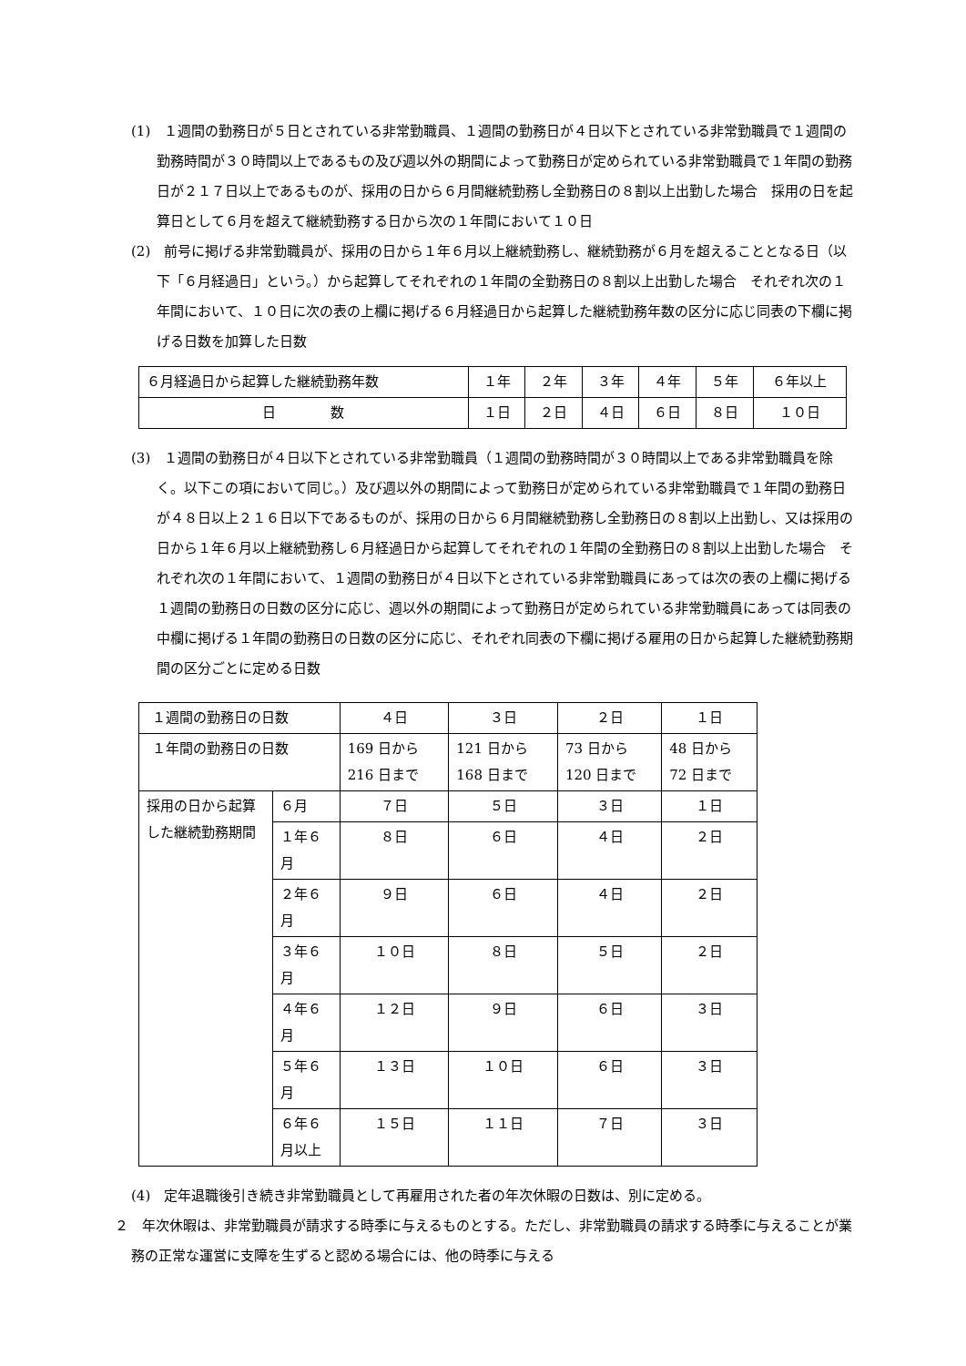(1)　１週間の勤務日が５日とされている非常勤職員、１週間の勤務日が４日以下とされている非常勤職員で１週間の勤務時間が３０時間以上であるもの及び週以外の期間によって勤務日が定められている非常勤職員で１年間の勤務日が２１７日以上であるものが、採用の日から６月間継続勤務し全勤務日の８割以上出勤した場合　採用の日を起算日として６月を超えて継続勤務する日から次の１年間において１０日
(2)　前号に掲げる非常勤職員が、採用の日から１年６月以上継続勤務し、継続勤務が６月を超えることとなる日（以下「６月経過日」という。）から起算してそれぞれの１年間の全勤務日の８割以上出勤した場合　それぞれ次の１年間において、１０日に次の表の上欄に掲げる６月経過日から起算した継続勤務年数の区分に応じ同表の下欄に掲げる日数を加算した日数
| ６月経過日から起算した継続勤務年数 | １年 | ２年 | ３年 | ４年 | ５年 | ６年以上 |
| 日 数 | １日 | ２日 | ４日 | ６日 | ８日 | １０日 |
(3)　１週間の勤務日が４日以下とされている非常勤職員（１週間の勤務時間が３０時間以上である非常勤職員を除く。以下この項において同じ。）及び週以外の期間によって勤務日が定められている非常勤職員で１年間の勤務日が４８日以上２１６日以下であるものが、採用の日から６月間継続勤務し全勤務日の８割以上出勤し、又は採用の日から１年６月以上継続勤務し６月経過日から起算してそれぞれの１年間の全勤務日の８割以上出勤した場合　それぞれ次の１年間において、１週間の勤務日が４日以下とされている非常勤職員にあっては次の表の上欄に掲げる１週間の勤務日の日数の区分に応じ、週以外の期間によって勤務日が定められている非常勤職員にあっては同表の中欄に掲げる１年間の勤務日の日数の区分に応じ、それぞれ同表の下欄に掲げる雇用の日から起算した継続勤務期間の区分ごとに定める日数
| １週間の勤務日の日数 | | ４日 | ３日 | ２日 | １日 |
| １年間の勤務日の日数 | | 169 日から 216 日まで | 121 日から 168 日まで | 73 日から 120 日まで | 48 日から 72 日まで |
| 採用の日から起算した継続勤務期間 | ６月 | ７日 | ５日 | ３日 | １日 |
| | １年６月 | ８日 | ６日 | ４日 | ２日 |
| | ２年６月 | ９日 | ６日 | ４日 | ２日 |
| | ３年６月 | １０日 | ８日 | ５日 | ２日 |
| | ４年６月 | １２日 | ９日 | ６日 | ３日 |
| | ５年６月 | １３日 | １０日 | ６日 | ３日 |
| | ６年６月以上 | １５日 | １１日 | ７日 | ３日 |
(4)　定年退職後引き続き非常勤職員として再雇用された者の年次休暇の日数は、別に定める。
２　年次休暇は、非常勤職員が請求する時季に与えるものとする。ただし、非常勤職員の請求する時季に与えることが業務の正常な運営に支障を生ずると認める場合には、他の時季に与える